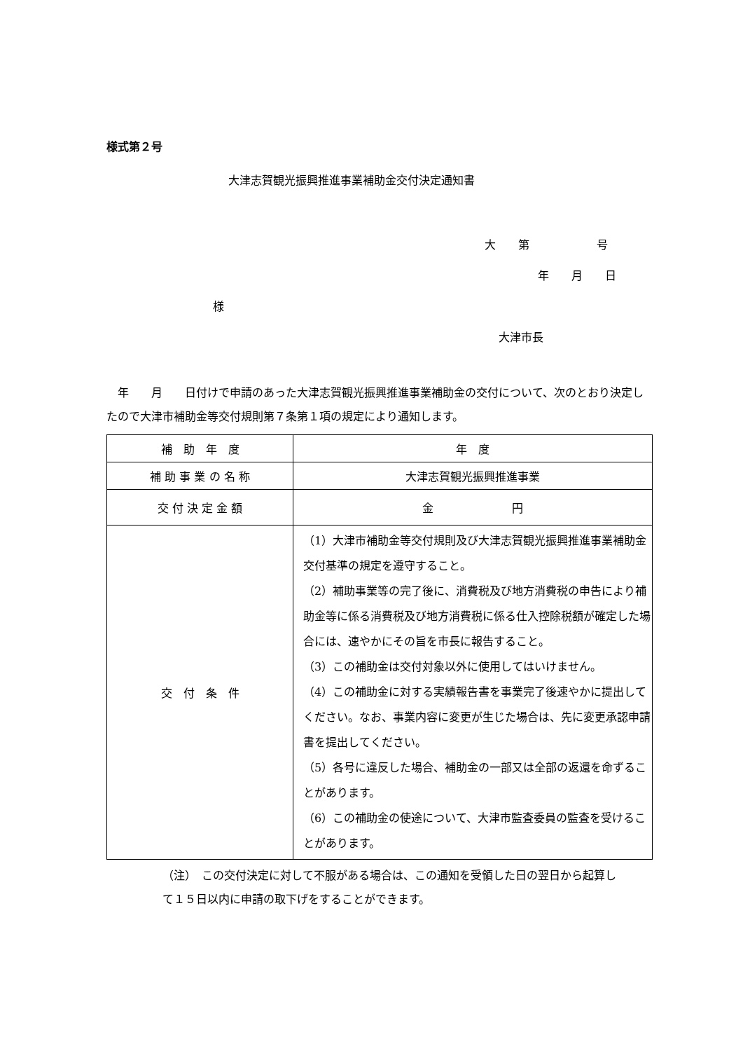様式第２号
大津志賀観光振興推進事業補助金交付決定通知書
大　　第　　　　　　号
年　　月　　日
様
大津市長
　年　　月　　日付けで申請のあった大津志賀観光振興推進事業補助金の交付について、次のとおり決定したので大津市補助金等交付規則第７条第１項の規定により通知します。
| 補 助 年 度 | 年 度 |
| 補 助 事 業 の 名 称 | 大津志賀観光振興推進事業 |
| 交 付 決 定 金 額 | 金 円 |
| 交 付 条 件 | （1）大津市補助金等交付規則及び大津志賀観光振興推進事業補助金交付基準の規定を遵守すること。 （2）補助事業等の完了後に、消費税及び地方消費税の申告により補助金等に係る消費税及び地方消費税に係る仕入控除税額が確定した場合には、速やかにその旨を市長に報告すること。 （3）この補助金は交付対象以外に使用してはいけません。 （4）この補助金に対する実績報告書を事業完了後速やかに提出してください。なお、事業内容に変更が生じた場合は、先に変更承認申請書を提出してください。 （5）各号に違反した場合、補助金の一部又は全部の返還を命ずることがあります。 （6）この補助金の使途について、大津市監査委員の監査を受けることがあります。 |
（注）　この交付決定に対して不服がある場合は、この通知を受領した日の翌日から起算して１５日以内に申請の取下げをすることができます。